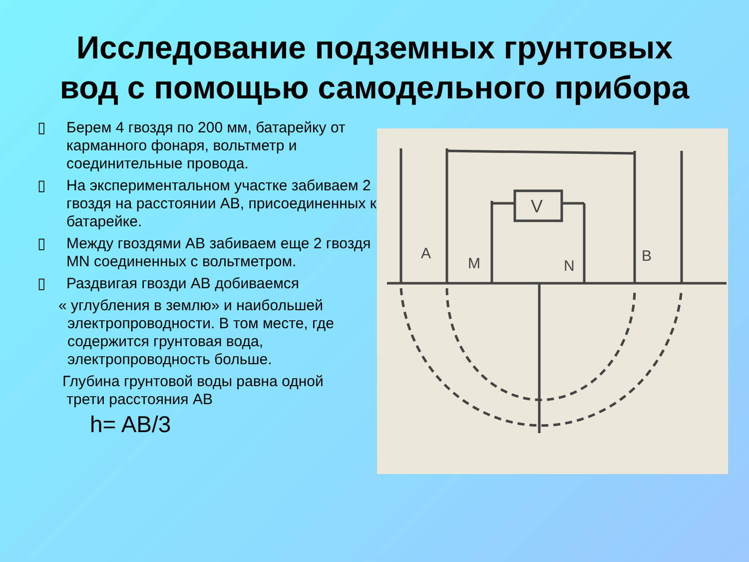Исследование подземных грунтовых
вод с помощью самодельного прибора
▯ Берем 4 гвоздя по 200 мм, батарейку от карманного фонаря, вольтметр и соединительные провода.
▯ На экспериментальном участке забиваем 2 гвоздя на расстоянии АВ, присоединенных к батарейке.
▯ Между гвоздями АВ забиваем еще 2 гвоздя MN соединенных с вольтметром.
▯ Раздвигая гвозди АВ добиваемся
« углубления в землю» и наибольшей
электропроводности. В том месте, где содержится грунтовая вода, электропроводность больше.
Глубина грунтовой воды равна одной
трети расстояния АВ
h= AB/3
V
A
M
N
B